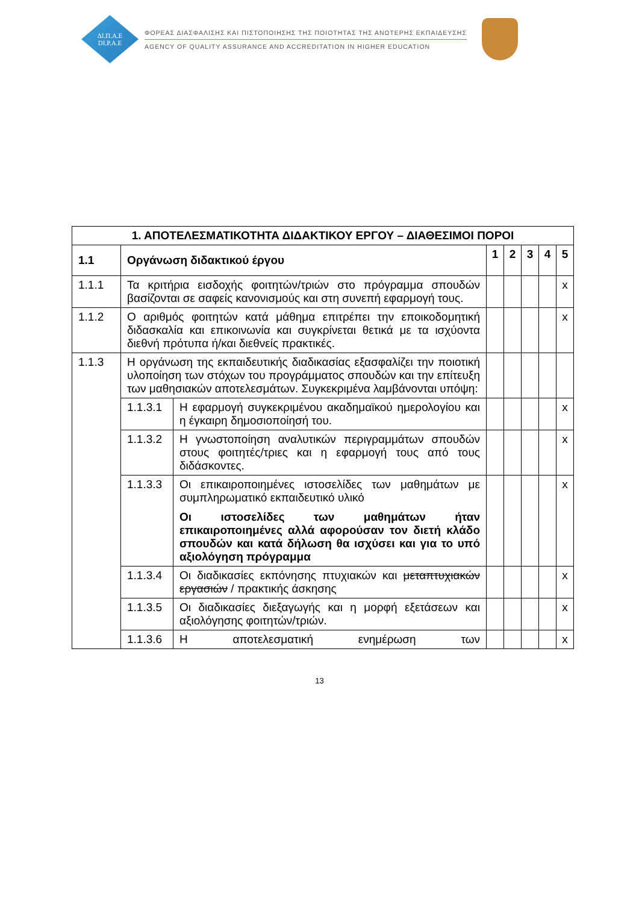ΔΙ.Π.Α.Ε
DI.P.A.E
ΦΟΡΕΑΣ ΔΙΑΣΦΑΛΙΣΗΣ ΚΑΙ ΠΙΣΤΟΠΟΙΗΣΗΣ ΤΗΣ ΠΟΙΟΤΗΤΑΣ ΤΗΣ ΑΝΩΤΕΡΗΣ ΕΚΠΑΙΔΕΥΣΗΣ
AGENCY OF QUALITY ASSURANCE AND ACCREDITATION IN HIGHER EDUCATION
| 1. ΑΠΟΤΕΛΕΣΜΑΤΙΚΟΤΗΤΑ ΔΙΔΑΚΤΙΚΟΥ ΕΡΓΟΥ – ΔΙΑΘΕΣΙΜΟΙ ΠΟΡΟΙ | | | | | | | |
| --- | --- | --- | --- | --- | --- | --- | --- |
| 1.1 | Οργάνωση διδακτικού έργου | | 1 | 2 | 3 | 4 | 5 |
| 1.1.1 | Τα κριτήρια εισδοχής φοιτητών/τριών στο πρόγραμμα σπουδών βασίζονται σε σαφείς κανονισμούς και στη συνεπή εφαρμογή τους. | | | | | | x |
| 1.1.2 | Ο αριθμός φοιτητών κατά μάθημα επιτρέπει την εποικοδομητική διδασκαλία και επικοινωνία και συγκρίνεται θετικά με τα ισχύοντα διεθνή πρότυπα ή/και διεθνείς πρακτικές. | | | | | | x |
| 1.1.3 | Η οργάνωση της εκπαιδευτικής διαδικασίας εξασφαλίζει την ποιοτική υλοποίηση των στόχων του προγράμματος σπουδών και την επίτευξη των μαθησιακών αποτελεσμάτων. Συγκεκριμένα λαμβάνονται υπόψη: | | | | | | |
| | 1.1.3.1 | Η εφαρμογή συγκεκριμένου ακαδημαϊκού ημερολογίου και η έγκαιρη δημοσιοποίησή του. | | | | | x |
| | 1.1.3.2 | Η γνωστοποίηση αναλυτικών περιγραμμάτων σπουδών στους φοιτητές/τριες και η εφαρμογή τους από τους διδάσκοντες. | | | | | x |
| | 1.1.3.3 | Οι επικαιροποιημένες ιστοσελίδες των μαθημάτων με συμπληρωματικό εκπαιδευτικό υλικό Οι ιστοσελίδες των μαθημάτων ήταν επικαιροποιημένες αλλά αφορούσαν τον διετή κλάδο σπουδών και κατά δήλωση θα ισχύσει και για το υπό αξιολόγηση πρόγραμμα | | | | | x |
| | 1.1.3.4 | Οι διαδικασίες εκπόνησης πτυχιακών και μεταπτυχιακών εργασιών / πρακτικής άσκησης | | | | | x |
| | 1.1.3.5 | Οι διαδικασίες διεξαγωγής και η μορφή εξετάσεων και αξιολόγησης φοιτητών/τριών. | | | | | x |
| | 1.1.3.6 | Η αποτελεσματική ενημέρωση των | | | | | x |
13